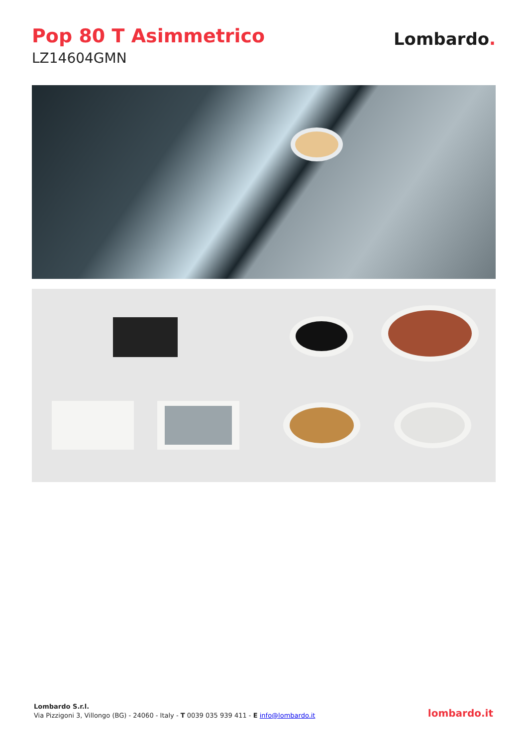Pop 80 T Asimmetrico
LZ14604GMN
Lombardo.
Lombardo S.r.l.
Via Pizzigoni 3, Villongo (BG) - 24060 - Italy - T 0039 035 939 411 - E info@lombardo.it
lombardo.it